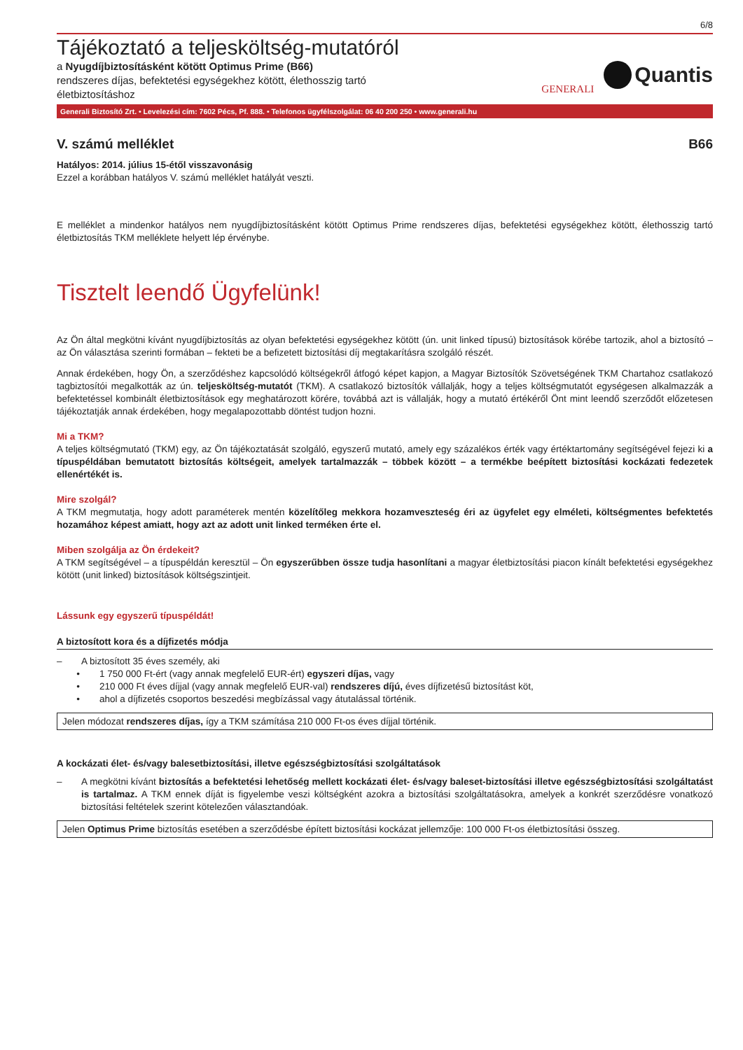6/8
Tájékoztató a teljesköltség-mutatóról
a Nyugdíjbiztosításként kötött Optimus Prime (B66)
rendszeres díjas, befektetési egységekhez kötött, élethosszig tartó
életbiztosításhoz
GENERALI
Quantis
Generali Biztosító Zrt. • Levelezési cím: 7602 Pécs, Pf. 888. • Telefonos ügyfélszolgálat: 06 40 200 250 • www.generali.hu
V. számú melléklet B66
Hatályos: 2014. július 15-étől visszavonásig
Ezzel a korábban hatályos V. számú melléklet hatályát veszti.
E melléklet a mindenkor hatályos nem nyugdíjbiztosításként kötött Optimus Prime rendszeres díjas, befektetési egységekhez kötött, élethosszig tartó életbiztosítás TKM melléklete helyett lép érvénybe.
Tisztelt leendő Ügyfelünk!
Az Ön által megkötni kívánt nyugdíjbiztosítás az olyan befektetési egységekhez kötött (ún. unit linked típusú) biztosítások körébe tartozik, ahol a biztosító – az Ön választása szerinti formában – fekteti be a befizetett biztosítási díj megtakarításra szolgáló részét.
Annak érdekében, hogy Ön, a szerződéshez kapcsolódó költségekről átfogó képet kapjon, a Magyar Biztosítók Szövetségének TKM Chartahoz csatlakozó tagbiztosítói megalkották az ún. teljesköltség-mutatót (TKM). A csatlakozó biztosítók vállalják, hogy a teljes költségmutatót egységesen alkalmazzák a befektetéssel kombinált életbiztosítások egy meghatározott körére, továbbá azt is vállalják, hogy a mutató értékéről Önt mint leendő szerződőt előzetesen tájékoztatják annak érdekében, hogy megalapozottabb döntést tudjon hozni.
Mi a TKM?
A teljes költségmutató (TKM) egy, az Ön tájékoztatását szolgáló, egyszerű mutató, amely egy százalékos érték vagy értéktartomány segítségével fejezi ki a típuspéldában bemutatott biztosítás költségeit, amelyek tartalmazzák – többek között – a termékbe beépített biztosítási kockázati fedezetek ellenértékét is.
Mire szolgál?
A TKM megmutatja, hogy adott paraméterek mentén közelítőleg mekkora hozamveszteség éri az ügyfelet egy elméleti, költségmentes befektetés hozamához képest amiatt, hogy azt az adott unit linked terméken érte el.
Miben szolgálja az Ön érdekeit?
A TKM segítségével – a típuspéldán keresztül – Ön egyszerűbben össze tudja hasonlítani a magyar életbiztosítási piacon kínált befektetési egységekhez kötött (unit linked) biztosítások költségszintjeit.
Lássunk egy egyszerű típuspéldát!
A biztosított kora és a díjfizetés módja
– A biztosított 35 éves személy, aki
• 1 750 000 Ft-ért (vagy annak megfelelő EUR-ért) egyszeri díjas, vagy
• 210 000 Ft éves díjjal (vagy annak megfelelő EUR-val) rendszeres díjú, éves díjfizetésű biztosítást köt,
• ahol a díjfizetés csoportos beszedési megbízással vagy átutalással történik.
Jelen módozat rendszeres díjas, így a TKM számítása 210 000 Ft-os éves díjjal történik.
A kockázati élet- és/vagy balesetbiztosítási, illetve egészségbiztosítási szolgáltatások
–
A megkötni kívánt biztosítás a befektetési lehetőség mellett kockázati élet- és/vagy baleset-biztosítási illetve egészségbiztosítási szolgáltatást is tartalmaz. A TKM ennek díját is figyelembe veszi költségként azokra a biztosítási szolgáltatásokra, amelyek a konkrét szerződésre vonatkozó biztosítási feltételek szerint kötelezően választandóak.
Jelen Optimus Prime biztosítás esetében a szerződésbe épített biztosítási kockázat jellemzője: 100 000 Ft-os életbiztosítási összeg.